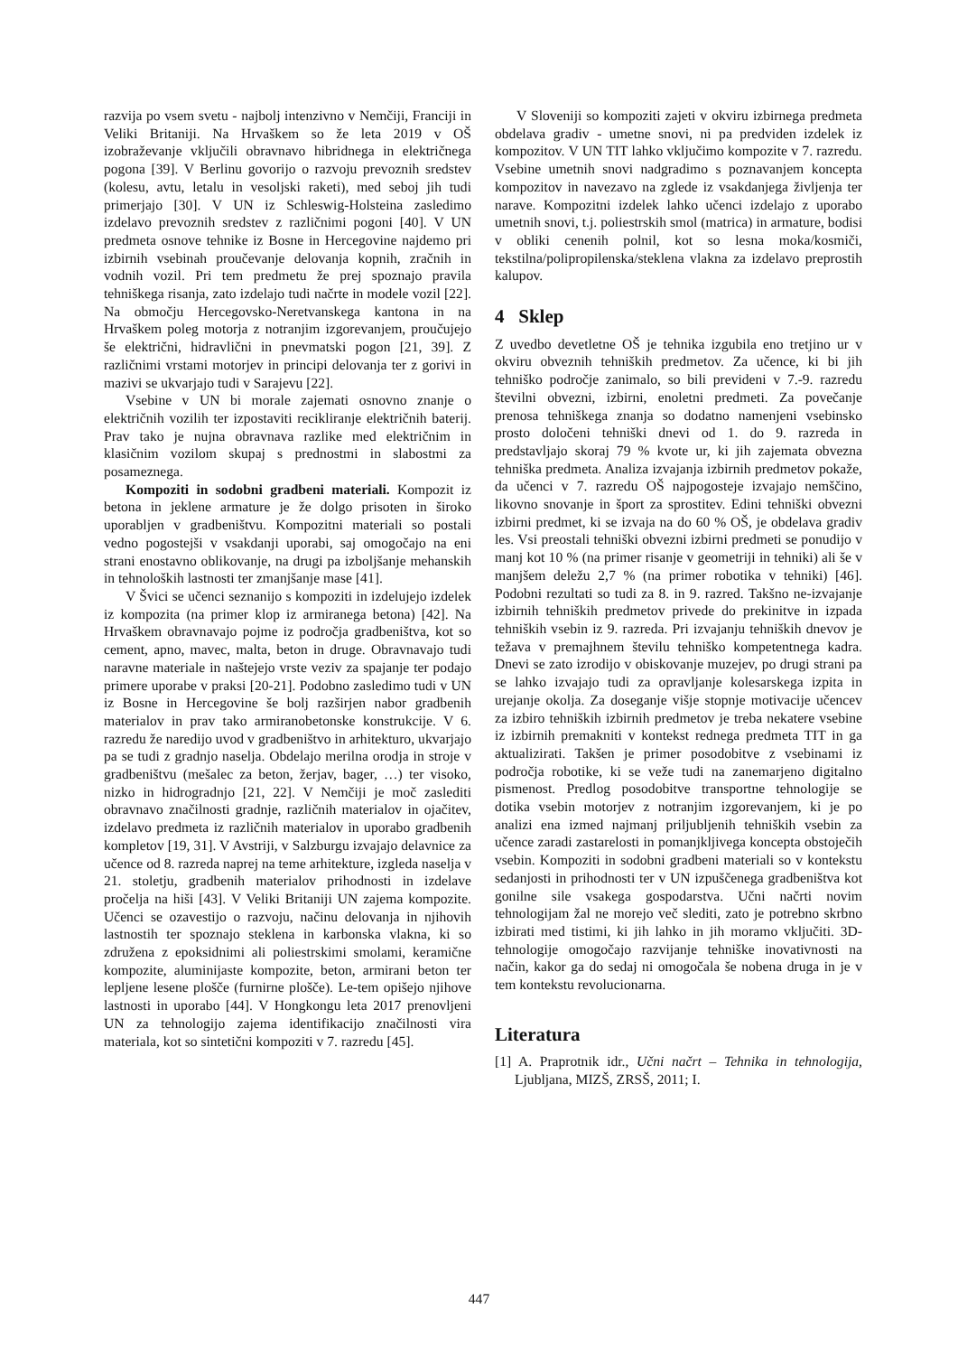razvija po vsem svetu - najbolj intenzivno v Nemčiji, Franciji in Veliki Britaniji. Na Hrvaškem so že leta 2019 v OŠ izobraževanje vključili obravnavo hibridnega in električnega pogona [39]. V Berlinu govorijo o razvoju prevoznih sredstev (kolesu, avtu, letalu in vesoljski raketi), med seboj jih tudi primerjajo [30]. V UN iz Schleswig-Holsteina zasledimo izdelavo prevoznih sredstev z različnimi pogoni [40]. V UN predmeta osnove tehnike iz Bosne in Hercegovine najdemo pri izbirnih vsebinah proučevanje delovanja kopnih, zračnih in vodnih vozil. Pri tem predmetu že prej spoznajo pravila tehniškega risanja, zato izdelajo tudi načrte in modele vozil [22]. Na območju Hercegovsko-Neretvanskega kantona in na Hrvaškem poleg motorja z notranjim izgorevanjem, proučujejo še električni, hidravlični in pnevmatski pogon [21, 39]. Z različnimi vrstami motorjev in principi delovanja ter z gorivi in mazivi se ukvarjajo tudi v Sarajevu [22].
Vsebine v UN bi morale zajemati osnovno znanje o električnih vozilih ter izpostaviti recikliranje električnih baterij. Prav tako je nujna obravnava razlike med električnim in klasičnim vozilom skupaj s prednostmi in slabostmi za posameznega.
Kompoziti in sodobni gradbeni materiali. Kompozit iz betona in jeklene armature je že dolgo prisoten in široko uporabljen v gradbeništvu. Kompozitni materiali so postali vedno pogostejši v vsakdanji uporabi, saj omogočajo na eni strani enostavno oblikovanje, na drugi pa izboljšanje mehanskih in tehnoloških lastnosti ter zmanjšanje mase [41].
V Švici se učenci seznanijo s kompoziti in izdelujejo izdelek iz kompozita (na primer klop iz armiranega betona) [42]. Na Hrvaškem obravnavajo pojme iz področja gradbeništva, kot so cement, apno, mavec, malta, beton in druge. Obravnavajo tudi naravne materiale in naštejejo vrste veziv za spajanje ter podajo primere uporabe v praksi [20-21]. Podobno zasledimo tudi v UN iz Bosne in Hercegovine še bolj razširjen nabor gradbenih materialov in prav tako armiranobetonske konstrukcije. V 6. razredu že naredijo uvod v gradbeništvo in arhitekturo, ukvarjajo pa se tudi z gradnjo naselja. Obdelajo merilna orodja in stroje v gradbeništvu (mešalec za beton, žerjav, bager, …) ter visoko, nizko in hidrogradnjo [21, 22]. V Nemčiji je moč zaslediti obravnavo značilnosti gradnje, različnih materialov in ojačitev, izdelavo predmeta iz različnih materialov in uporabo gradbenih kompletov [19, 31]. V Avstriji, v Salzburgu izvajajo delavnice za učence od 8. razreda naprej na teme arhitekture, izgleda naselja v 21. stoletju, gradbenih materialov prihodnosti in izdelave pročelja na hiši [43]. V Veliki Britaniji UN zajema kompozite. Učenci se ozavestijo o razvoju, načinu delovanja in njihovih lastnostih ter spoznajo steklena in karbonska vlakna, ki so združena z epoksidnimi ali poliestrskimi smolami, keramične kompozite, aluminijaste kompozite, beton, armirani beton ter lepljene lesene plošče (furnirne plošče). Le-tem opišejo njihove lastnosti in uporabo [44]. V Hongkongu leta 2017 prenovljeni UN za tehnologijo zajema identifikacijo značilnosti vira materiala, kot so sintetični kompoziti v 7. razredu [45].
V Sloveniji so kompoziti zajeti v okviru izbirnega predmeta obdelava gradiv - umetne snovi, ni pa predviden izdelek iz kompozitov. V UN TIT lahko vključimo kompozite v 7. razredu. Vsebine umetnih snovi nadgradimo s poznavanjem koncepta kompozitov in navezavo na zglede iz vsakdanjega življenja ter narave. Kompozitni izdelek lahko učenci izdelajo z uporabo umetnih snovi, t.j. poliestrskih smol (matrica) in armature, bodisi v obliki cenenih polnil, kot so lesna moka/kosmiči, tekstilna/polipropilenska/steklena vlakna za izdelavo preprostih kalupov.
4 Sklep
Z uvedbo devetletne OŠ je tehnika izgubila eno tretjino ur v okviru obveznih tehniških predmetov. Za učence, ki bi jih tehniško področje zanimalo, so bili prevideni v 7.-9. razredu številni obvezni, izbirni, enoletni predmeti. Za povečanje prenosa tehniškega znanja so dodatno namenjeni vsebinsko prosto določeni tehniški dnevi od 1. do 9. razreda in predstavljajo skoraj 79 % kvote ur, ki jih zajemata obvezna tehniška predmeta. Analiza izvajanja izbirnih predmetov pokaže, da učenci v 7. razredu OŠ najpogosteje izvajajo nemščino, likovno snovanje in šport za sprostitev. Edini tehniški obvezni izbirni predmet, ki se izvaja na do 60 % OŠ, je obdelava gradiv les. Vsi preostali tehniški obvezni izbirni predmeti se ponudijo v manj kot 10 % (na primer risanje v geometriji in tehniki) ali še v manjšem deležu 2,7 % (na primer robotika v tehniki) [46]. Podobni rezultati so tudi za 8. in 9. razred. Takšno ne-izvajanje izbirnih tehniških predmetov privede do prekinitve in izpada tehniških vsebin iz 9. razreda. Pri izvajanju tehniških dnevov je težava v premajhnem številu tehniško kompetentnega kadra. Dnevi se zato izrodijo v obiskovanje muzejev, po drugi strani pa se lahko izvajajo tudi za opravljanje kolesarskega izpita in urejanje okolja. Za doseganje višje stopnje motivacije učencev za izbiro tehniških izbirnih predmetov je treba nekatere vsebine iz izbirnih premakniti v kontekst rednega predmeta TIT in ga aktualizirati. Takšen je primer posodobitve z vsebinami iz področja robotike, ki se veže tudi na zanemarjeno digitalno pismenost. Predlog posodobitve transportne tehnologije se dotika vsebin motorjev z notranjim izgorevanjem, ki je po analizi ena izmed najmanj priljubljenih tehniških vsebin za učence zaradi zastarelosti in pomanjkljivega koncepta obstoječih vsebin. Kompoziti in sodobni gradbeni materiali so v kontekstu sedanjosti in prihodnosti ter v UN izpuščenega gradbeništva kot gonilne sile vsakega gospodarstva. Učni načrti novim tehnologijam žal ne morejo več slediti, zato je potrebno skrbno izbirati med tistimi, ki jih lahko in jih moramo vključiti. 3D-tehnologije omogočajo razvijanje tehniške inovativnosti na način, kakor ga do sedaj ni omogočala še nobena druga in je v tem kontekstu revolucionarna.
Literatura
[1] A. Praprotnik idr., Učni načrt – Tehnika in tehnologija, Ljubljana, MIZŠ, ZRSŠ, 2011; I.
447